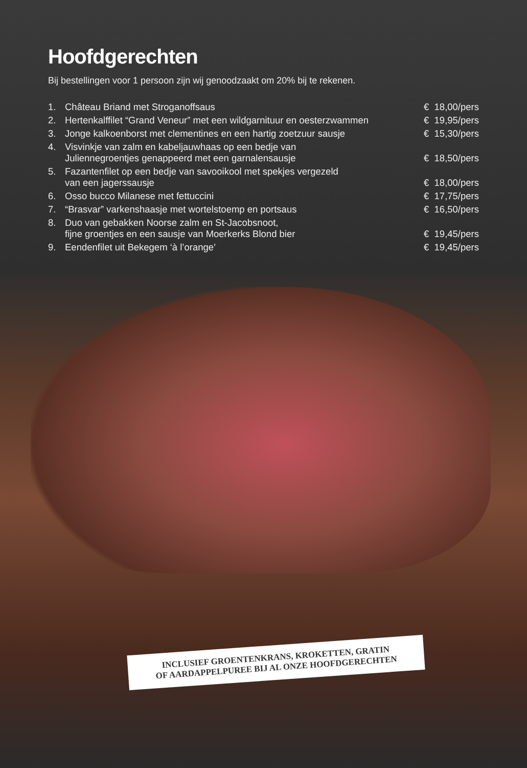Hoofdgerechten
Bij bestellingen voor 1 persoon zijn wij genoodzaakt om 20% bij te rekenen.
| 1. | Château Briand met Stroganoffsaus | € 18,00/pers |
| 2. | Hertenkalffilet “Grand Veneur” met een wildgarnituur en oesterzwammen | € 19,95/pers |
| 3. | Jonge kalkoenborst met clementines en een hartig zoetzuur sausje | € 15,30/pers |
| 4. | Visvinkje van zalm en kabeljauwhaas op een bedje van Juliennegroentjes genappeerd met een garnalensausje | € 18,50/pers |
| 5. | Fazantenfilet op een bedje van savooikool met spekjes vergezeld van een jagerssausje | € 18,00/pers |
| 6. | Osso bucco Milanese met fettuccini | € 17,75/pers |
| 7. | “Brasvar” varkenshaasje met wortelstoemp en portsaus | € 16,50/pers |
| 8. | Duo van gebakken Noorse zalm en St-Jacobsnoot, fijne groentjes en een sausje van Moerkerks Blond bier | € 19,45/pers |
| 9. | Eendenfilet uit Bekegem ‘à l’orange’ | € 19,45/pers |
INCLUSIEF GROENTENKRANS, KROKETTEN, GRATIN
OF AARDAPPELPUREE BIJ AL ONZE HOOFDGERECHTEN